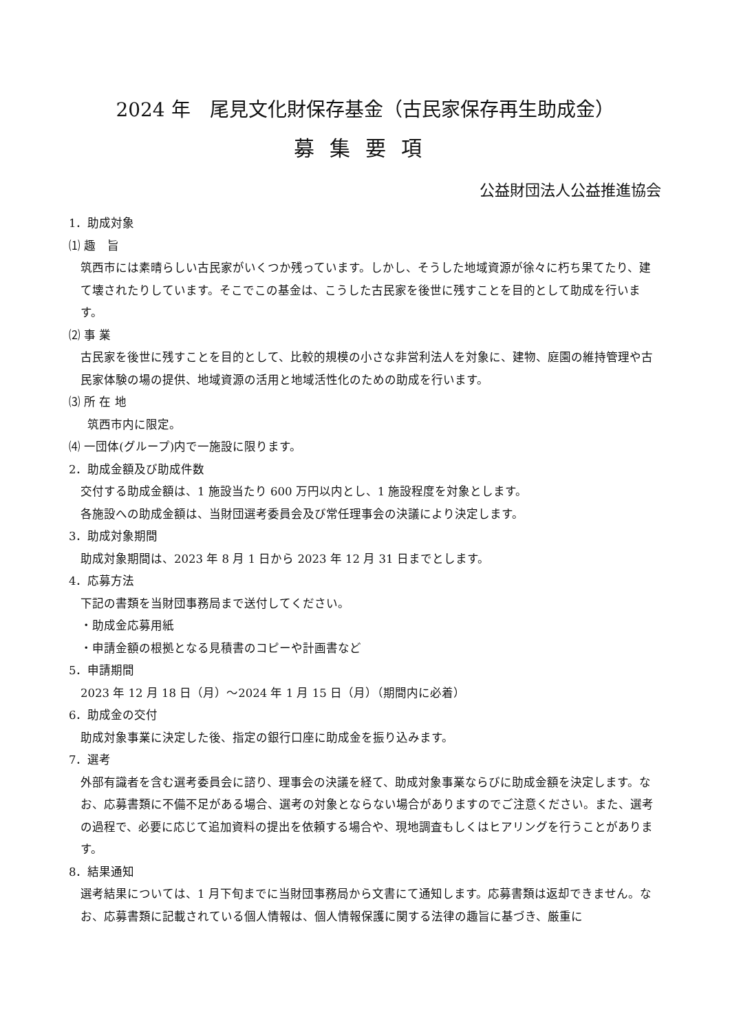2024 年　尾見文化財保存基金（古民家保存再生助成金）
募集要項
公益財団法人公益推進協会
1．助成対象
⑴ 趣　旨
筑西市には素晴らしい古民家がいくつか残っています。しかし、そうした地域資源が徐々に朽ち果てたり、建て壊されたりしています。そこでこの基金は、こうした古民家を後世に残すことを目的として助成を行います。
⑵ 事 業
古民家を後世に残すことを目的として、比較的規模の小さな非営利法人を対象に、建物、庭園の維持管理や古民家体験の場の提供、地域資源の活用と地域活性化のための助成を行います。
⑶ 所 在 地
筑西市内に限定。
⑷ 一団体(グループ)内で一施設に限ります。
2．助成金額及び助成件数
交付する助成金額は、1 施設当たり 600 万円以内とし、1 施設程度を対象とします。
各施設への助成金額は、当財団選考委員会及び常任理事会の決議により決定します。
3．助成対象期間
助成対象期間は、2023 年 8 月 1 日から 2023 年 12 月 31 日までとします。
4．応募方法
下記の書類を当財団事務局まで送付してください。
・助成金応募用紙
・申請金額の根拠となる見積書のコピーや計画書など
5．申請期間
2023 年 12 月 18 日（月）～2024 年 1 月 15 日（月）（期間内に必着）
6．助成金の交付
助成対象事業に決定した後、指定の銀行口座に助成金を振り込みます。
7．選考
外部有識者を含む選考委員会に諮り、理事会の決議を経て、助成対象事業ならびに助成金額を決定します。なお、応募書類に不備不足がある場合、選考の対象とならない場合がありますのでご注意ください。また、選考の過程で、必要に応じて追加資料の提出を依頼する場合や、現地調査もしくはヒアリングを行うことがあります。
8．結果通知
選考結果については、1 月下旬までに当財団事務局から文書にて通知します。応募書類は返却できません。なお、応募書類に記載されている個人情報は、個人情報保護に関する法律の趣旨に基づき、厳重に